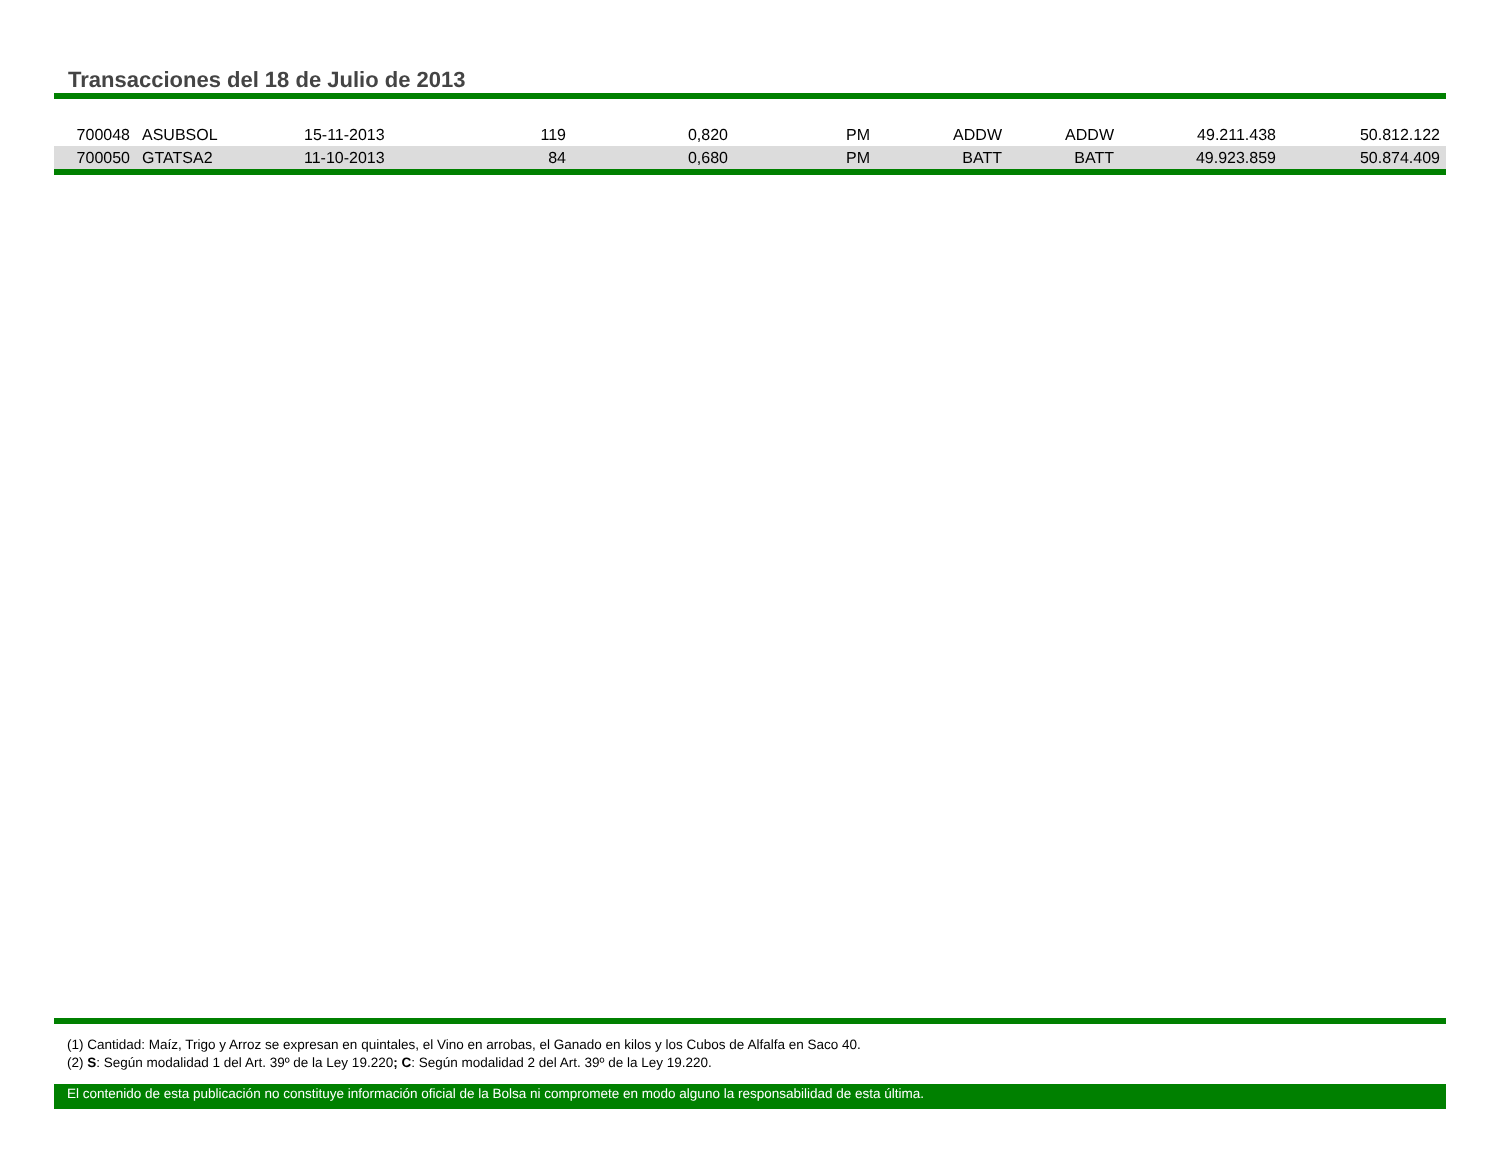Transacciones del 18 de Julio de 2013
| 700048 | ASUBSOL | 15-11-2013 | 119 | 0,820 | PM | ADDW | ADDW | 49.211.438 | 50.812.122 |
| 700050 | GTATSA2 | 11-10-2013 | 84 | 0,680 | PM | BATT | BATT | 49.923.859 | 50.874.409 |
(1) Cantidad: Maíz, Trigo y Arroz se expresan en quintales, el Vino en arrobas, el Ganado en kilos y los Cubos de Alfalfa en Saco 40.
(2) S: Según modalidad 1 del Art. 39º de la Ley 19.220; C: Según modalidad 2 del Art. 39º de la Ley 19.220.
El contenido de esta publicación no constituye información oficial de la Bolsa ni compromete en modo alguno la responsabilidad de esta última.